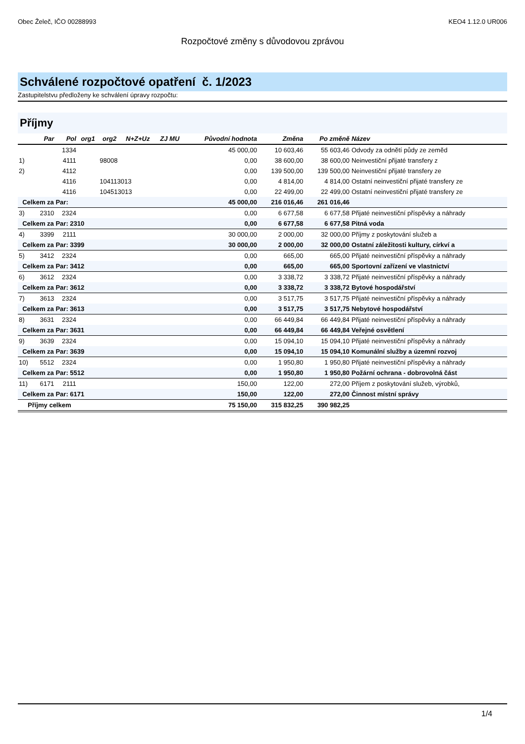Obec Želeč, IČO 00288993 KEO4 1.12.0 UR006
Rozpočtové změny s důvodovou zprávou
Schválené rozpočtové opatření č. 1/2023
Zastupitelstvu předloženy ke schválení úpravy rozpočtu:
Příjmy
| | Par | Pol | org1 | org2 | N+Z+Uz | ZJ MU | Původní hodnota | Změna | Po změně | Název |
| --- | --- | --- | --- | --- | --- | --- | --- | --- | --- | --- |
| | | 1334 | | | | | 45 000,00 | 10 603,46 | 55 603,46 | Odvody za odnětí půdy ze zeměd |
| 1) | | 4111 | | 98008 | | | 0,00 | 38 600,00 | 38 600,00 | Neinvestiční přijaté transfery z |
| 2) | | 4112 | | | | | 0,00 | 139 500,00 | 139 500,00 | Neinvestiční přijaté transfery ze |
| | | 4116 | | 104113013 | | | 0,00 | 4 814,00 | 4 814,00 | Ostatní neinvestiční přijaté transfery ze |
| | | 4116 | | 104513013 | | | 0,00 | 22 499,00 | 22 499,00 | Ostatní neinvestiční přijaté transfery ze |
| Celkem za Par: | | | | | | | 45 000,00 | 216 016,46 | 261 016,46 | |
| 3) | 2310 | 2324 | | | | | 0,00 | 6 677,58 | 6 677,58 | Přijaté neinvestiční příspěvky a náhrady |
| Celkem za Par: 2310 | | | | | | | 0,00 | 6 677,58 | 6 677,58 | Pitná voda |
| 4) | 3399 | 2111 | | | | | 30 000,00 | 2 000,00 | 32 000,00 | Příjmy z poskytování služeb a |
| Celkem za Par: 3399 | | | | | | | 30 000,00 | 2 000,00 | 32 000,00 | Ostatní záležitosti kultury, církví a |
| 5) | 3412 | 2324 | | | | | 0,00 | 665,00 | 665,00 | Přijaté neinvestiční příspěvky a náhrady |
| Celkem za Par: 3412 | | | | | | | 0,00 | 665,00 | 665,00 | Sportovní zařízení ve vlastnictví |
| 6) | 3612 | 2324 | | | | | 0,00 | 3 338,72 | 3 338,72 | Přijaté neinvestiční příspěvky a náhrady |
| Celkem za Par: 3612 | | | | | | | 0,00 | 3 338,72 | 3 338,72 | Bytové hospodářství |
| 7) | 3613 | 2324 | | | | | 0,00 | 3 517,75 | 3 517,75 | Přijaté neinvestiční příspěvky a náhrady |
| Celkem za Par: 3613 | | | | | | | 0,00 | 3 517,75 | 3 517,75 | Nebytové hospodářství |
| 8) | 3631 | 2324 | | | | | 0,00 | 66 449,84 | 66 449,84 | Přijaté neinvestiční příspěvky a náhrady |
| Celkem za Par: 3631 | | | | | | | 0,00 | 66 449,84 | 66 449,84 | Veřejné osvětlení |
| 9) | 3639 | 2324 | | | | | 0,00 | 15 094,10 | 15 094,10 | Přijaté neinvestiční příspěvky a náhrady |
| Celkem za Par: 3639 | | | | | | | 0,00 | 15 094,10 | 15 094,10 | Komunální služby a územní rozvoj |
| 10) | 5512 | 2324 | | | | | 0,00 | 1 950,80 | 1 950,80 | Přijaté neinvestiční příspěvky a náhrady |
| Celkem za Par: 5512 | | | | | | | 0,00 | 1 950,80 | 1 950,80 | Požární ochrana - dobrovolná část |
| 11) | 6171 | 2111 | | | | | 150,00 | 122,00 | 272,00 | Příjem z poskytování služeb, výrobků, |
| Celkem za Par: 6171 | | | | | | | 150,00 | 122,00 | 272,00 | Činnost místní správy |
| Příjmy celkem | | | | | | | 75 150,00 | 315 832,25 | 390 982,25 | |
1/4